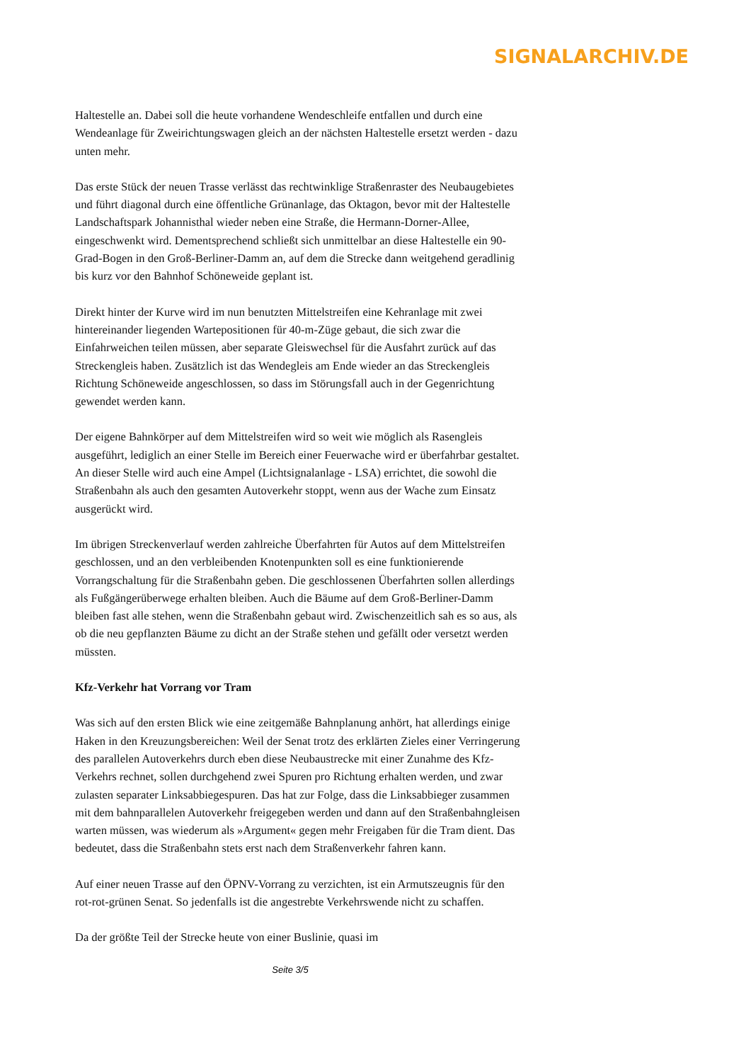SIGNALARCHIV.DE
Haltestelle an. Dabei soll die heute vorhandene Wendeschleife entfallen und durch eine Wendeanlage für Zweirichtungswagen gleich an der nächsten Haltestelle ersetzt werden - dazu unten mehr.
Das erste Stück der neuen Trasse verlässt das rechtwinklige Straßenraster des Neubaugebietes und führt diagonal durch eine öffentliche Grünanlage, das Oktagon, bevor mit der Haltestelle Landschaftspark Johannisthal wieder neben eine Straße, die Hermann-Dorner-Allee, eingeschwenkt wird. Dementsprechend schließt sich unmittelbar an diese Haltestelle ein 90-Grad-Bogen in den Groß-Berliner-Damm an, auf dem die Strecke dann weitgehend geradlinig bis kurz vor den Bahnhof Schöneweide geplant ist.
Direkt hinter der Kurve wird im nun benutzten Mittelstreifen eine Kehranlage mit zwei hintereinander liegenden Wartepositionen für 40-m-Züge gebaut, die sich zwar die Einfahrweichen teilen müssen, aber separate Gleiswechsel für die Ausfahrt zurück auf das Streckengleis haben. Zusätzlich ist das Wendegleis am Ende wieder an das Streckengleis Richtung Schöneweide angeschlossen, so dass im Störungsfall auch in der Gegenrichtung gewendet werden kann.
Der eigene Bahnkörper auf dem Mittelstreifen wird so weit wie möglich als Rasengleis ausgeführt, lediglich an einer Stelle im Bereich einer Feuerwache wird er überfahrbar gestaltet. An dieser Stelle wird auch eine Ampel (Lichtsignalanlage - LSA) errichtet, die sowohl die Straßenbahn als auch den gesamten Autoverkehr stoppt, wenn aus der Wache zum Einsatz ausgerückt wird.
Im übrigen Streckenverlauf werden zahlreiche Überfahrten für Autos auf dem Mittelstreifen geschlossen, und an den verbleibenden Knotenpunkten soll es eine funktionierende Vorrangschaltung für die Straßenbahn geben. Die geschlossenen Überfahrten sollen allerdings als Fußgängerüberwege erhalten bleiben. Auch die Bäume auf dem Groß-Berliner-Damm bleiben fast alle stehen, wenn die Straßenbahn gebaut wird. Zwischenzeitlich sah es so aus, als ob die neu gepflanzten Bäume zu dicht an der Straße stehen und gefällt oder versetzt werden müssten.
Kfz-Verkehr hat Vorrang vor Tram
Was sich auf den ersten Blick wie eine zeitgemäße Bahnplanung anhört, hat allerdings einige Haken in den Kreuzungsbereichen: Weil der Senat trotz des erklärten Zieles einer Verringerung des parallelen Autoverkehrs durch eben diese Neubaustrecke mit einer Zunahme des Kfz-Verkehrs rechnet, sollen durchgehend zwei Spuren pro Richtung erhalten werden, und zwar zulasten separater Linksabbiegespuren. Das hat zur Folge, dass die Linksabbieger zusammen mit dem bahnparallelen Autoverkehr freigegeben werden und dann auf den Straßenbahngleisen warten müssen, was wiederum als »Argument« gegen mehr Freigaben für die Tram dient. Das bedeutet, dass die Straßenbahn stets erst nach dem Straßenverkehr fahren kann.
Auf einer neuen Trasse auf den ÖPNV-Vorrang zu verzichten, ist ein Armutszeugnis für den rot-rot-grünen Senat. So jedenfalls ist die angestrebte Verkehrswende nicht zu schaffen.
Da der größte Teil der Strecke heute von einer Buslinie, quasi im
Seite 3/5